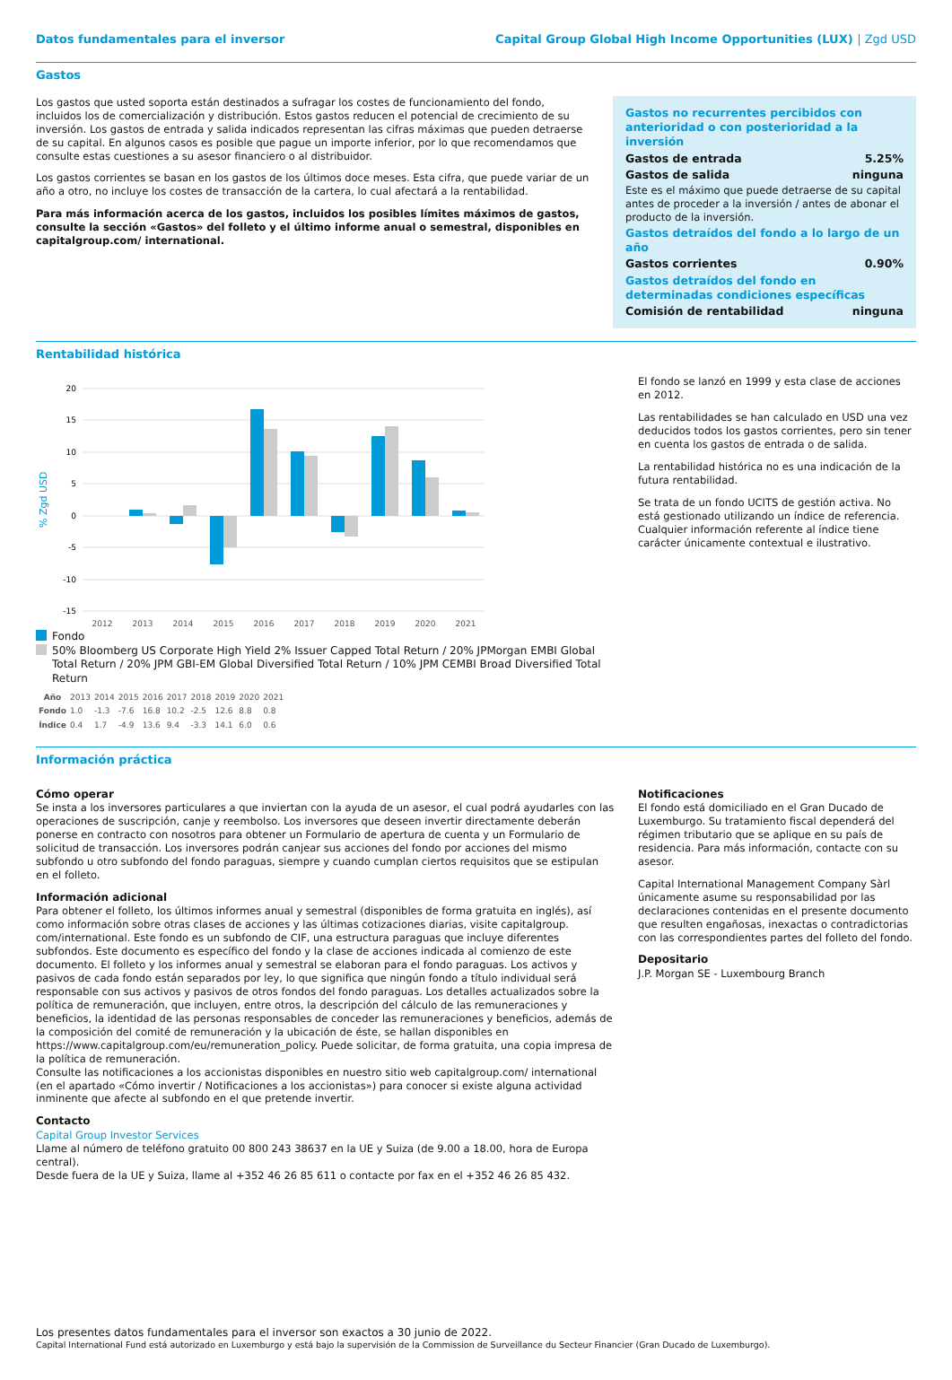Datos fundamentales para el inversor Capital Group Global High Income Opportunities (LUX) | Zgd USD
Gastos
Los gastos que usted soporta están destinados a sufragar los costes de funcionamiento del fondo, incluidos los de comercialización y distribución. Estos gastos reducen el potencial de crecimiento de su inversión. Los gastos de entrada y salida indicados representan las cifras máximas que pueden detraerse de su capital. En algunos casos es posible que pague un importe inferior, por lo que recomendamos que consulte estas cuestiones a su asesor financiero o al distribuidor.
Los gastos corrientes se basan en los gastos de los últimos doce meses. Esta cifra, que puede variar de un año a otro, no incluye los costes de transacción de la cartera, lo cual afectará a la rentabilidad.
Para más información acerca de los gastos, incluidos los posibles límites máximos de gastos, consulte la sección «Gastos» del folleto y el último informe anual o semestral, disponibles en capitalgroup.com/ international.
| Gastos no recurrentes percibidos con anterioridad o con posterioridad a la inversión | |
| Gastos de entrada | 5.25% |
| Gastos de salida | ninguna |
| Este es el máximo que puede detraerse de su capital antes de proceder a la inversión / antes de abonar el producto de la inversión. | |
| Gastos detraídos del fondo a lo largo de un año | |
| Gastos corrientes | 0.90% |
| Gastos detraídos del fondo en determinadas condiciones específicas | |
| Comisión de rentabilidad | ninguna |
Rentabilidad histórica
% Zgd USD
20
15
10
5
0
-5
-10
-15
2012
2013
2014
2015
2016
2017
2018
2019
2020
2021
Fondo
50% Bloomberg US Corporate High Yield 2% Issuer Capped Total Return / 20% JPMorgan EMBI Global Total Return / 20% JPM GBI-EM Global Diversified Total Return / 10% JPM CEMBI Broad Diversified Total Return
| Año | 2013 | 2014 | 2015 | 2016 | 2017 | 2018 | 2019 | 2020 | 2021 |
| Fondo | 1.0 | -1.3 | -7.6 | 16.8 | 10.2 | -2.5 | 12.6 | 8.8 | 0.8 |
| Índice | 0.4 | 1.7 | -4.9 | 13.6 | 9.4 | -3.3 | 14.1 | 6.0 | 0.6 |
El fondo se lanzó en 1999 y esta clase de acciones en 2012.
Las rentabilidades se han calculado en USD una vez deducidos todos los gastos corrientes, pero sin tener en cuenta los gastos de entrada o de salida.
La rentabilidad histórica no es una indicación de la futura rentabilidad.
Se trata de un fondo UCITS de gestión activa. No está gestionado utilizando un índice de referencia. Cualquier información referente al índice tiene carácter únicamente contextual e ilustrativo.
Información práctica
Cómo operar
Se insta a los inversores particulares a que inviertan con la ayuda de un asesor, el cual podrá ayudarles con las operaciones de suscripción, canje y reembolso. Los inversores que deseen invertir directamente deberán ponerse en contracto con nosotros para obtener un Formulario de apertura de cuenta y un Formulario de solicitud de transacción. Los inversores podrán canjear sus acciones del fondo por acciones del mismo subfondo u otro subfondo del fondo paraguas, siempre y cuando cumplan ciertos requisitos que se estipulan en el folleto.
Información adicional
Para obtener el folleto, los últimos informes anual y semestral (disponibles de forma gratuita en inglés), así como información sobre otras clases de acciones y las últimas cotizaciones diarias, visite capitalgroup. com/international. Este fondo es un subfondo de CIF, una estructura paraguas que incluye diferentes subfondos. Este documento es específico del fondo y la clase de acciones indicada al comienzo de este documento. El folleto y los informes anual y semestral se elaboran para el fondo paraguas. Los activos y pasivos de cada fondo están separados por ley, lo que significa que ningún fondo a título individual será responsable con sus activos y pasivos de otros fondos del fondo paraguas. Los detalles actualizados sobre la política de remuneración, que incluyen, entre otros, la descripción del cálculo de las remuneraciones y beneficios, la identidad de las personas responsables de conceder las remuneraciones y beneficios, además de la composición del comité de remuneración y la ubicación de éste, se hallan disponibles en https://www.capitalgroup.com/eu/remuneration_policy. Puede solicitar, de forma gratuita, una copia impresa de la política de remuneración.
Consulte las notificaciones a los accionistas disponibles en nuestro sitio web capitalgroup.com/ international (en el apartado «Cómo invertir / Notificaciones a los accionistas») para conocer si existe alguna actividad inminente que afecte al subfondo en el que pretende invertir.
Contacto
Capital Group Investor Services
Llame al número de teléfono gratuito 00 800 243 38637 en la UE y Suiza (de 9.00 a 18.00, hora de Europa central).
Desde fuera de la UE y Suiza, llame al +352 46 26 85 611 o contacte por fax en el +352 46 26 85 432.
Notificaciones
El fondo está domiciliado en el Gran Ducado de Luxemburgo. Su tratamiento fiscal dependerá del régimen tributario que se aplique en su país de residencia. Para más información, contacte con su asesor.
Capital International Management Company Sàrl únicamente asume su responsabilidad por las declaraciones contenidas en el presente documento que resulten engañosas, inexactas o contradictorias con las correspondientes partes del folleto del fondo.
Depositario
J.P. Morgan SE - Luxembourg Branch
Los presentes datos fundamentales para el inversor son exactos a 30 junio de 2022.
Capital International Fund está autorizado en Luxemburgo y está bajo la supervisión de la Commission de Surveillance du Secteur Financier (Gran Ducado de Luxemburgo).